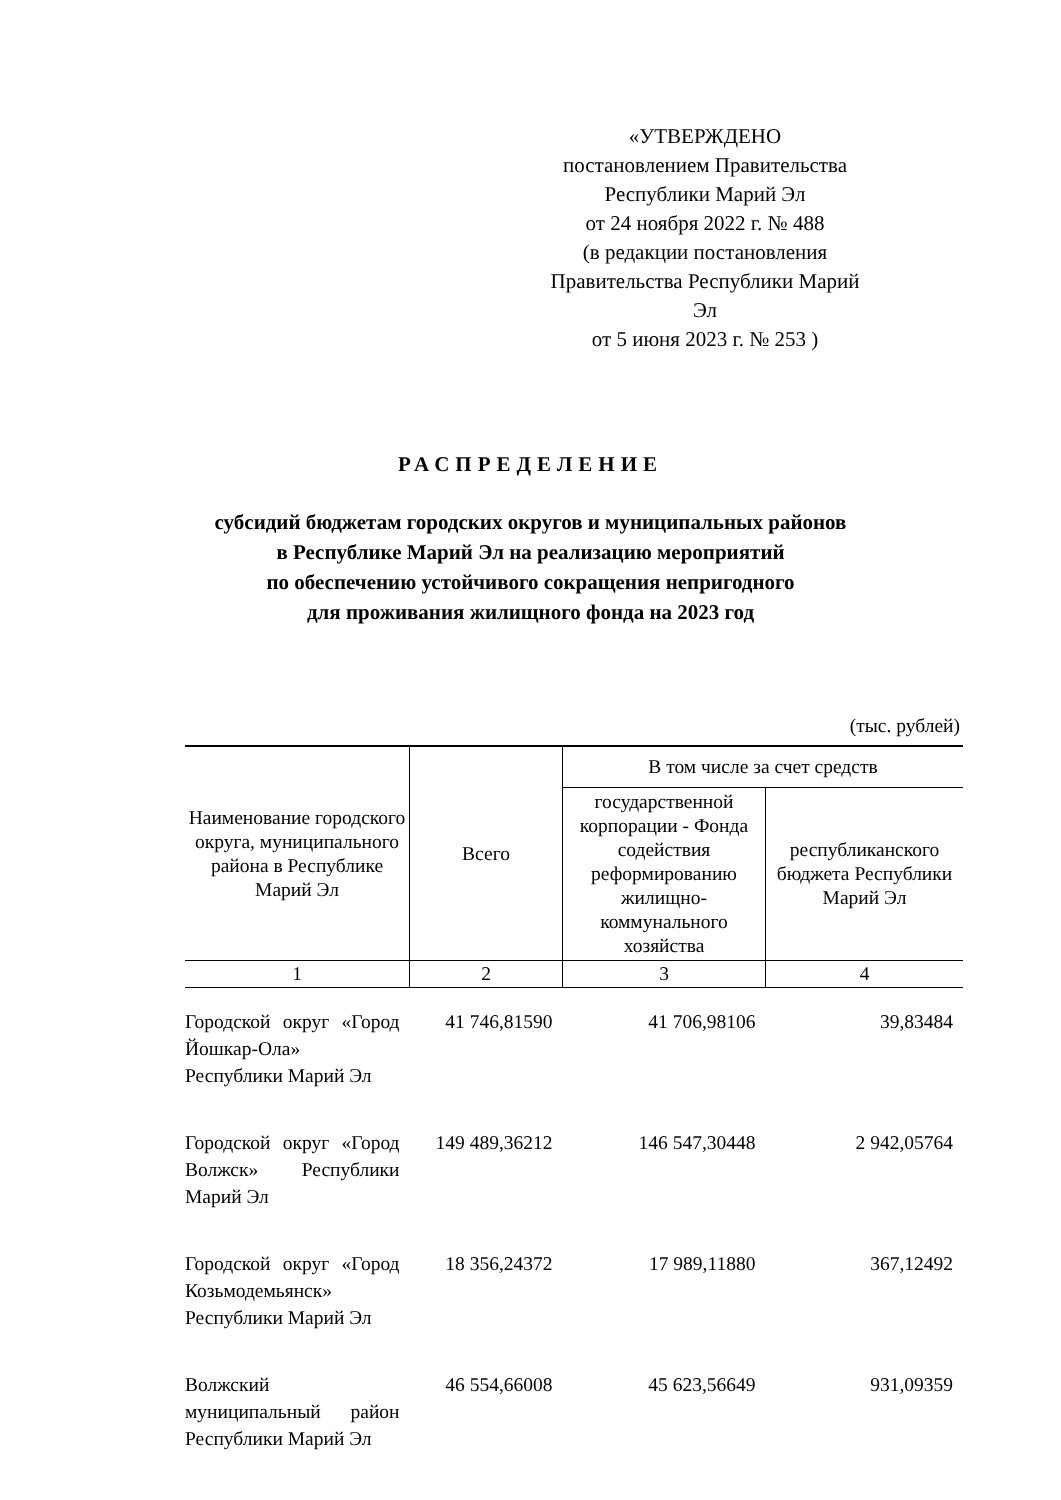«УТВЕРЖДЕНО
постановлением Правительства
Республики Марий Эл
от 24 ноября 2022 г. № 488
(в редакции постановления
Правительства Республики Марий Эл
от 5 июня 2023 г. № 253 )
РАСПРЕДЕЛЕНИЕ
субсидий бюджетам городских округов и муниципальных районов
в Республике Марий Эл на реализацию мероприятий
по обеспечению устойчивого сокращения непригодного
для проживания жилищного фонда на 2023 год
(тыс. рублей)
| Наименование городского округа, муниципального района в Республике Марий Эл | Всего | В том числе за счет средств | |
| --- | --- | --- | --- |
| | | государственной корпорации - Фонда содействия реформированию жилищно-коммунального хозяйства | республиканского бюджета Республики Марий Эл |
| 1 | 2 | 3 | 4 |
| Городской округ «Город Йошкар-Ола» Республики Марий Эл | 41 746,81590 | 41 706,98106 | 39,83484 |
| Городской округ «Город Волжск» Республики Марий Эл | 149 489,36212 | 146 547,30448 | 2 942,05764 |
| Городской округ «Город Козьмодемьянск» Республики Марий Эл | 18 356,24372 | 17 989,11880 | 367,12492 |
| Волжский муниципальный район Республики Марий Эл | 46 554,66008 | 45 623,56649 | 931,09359 |